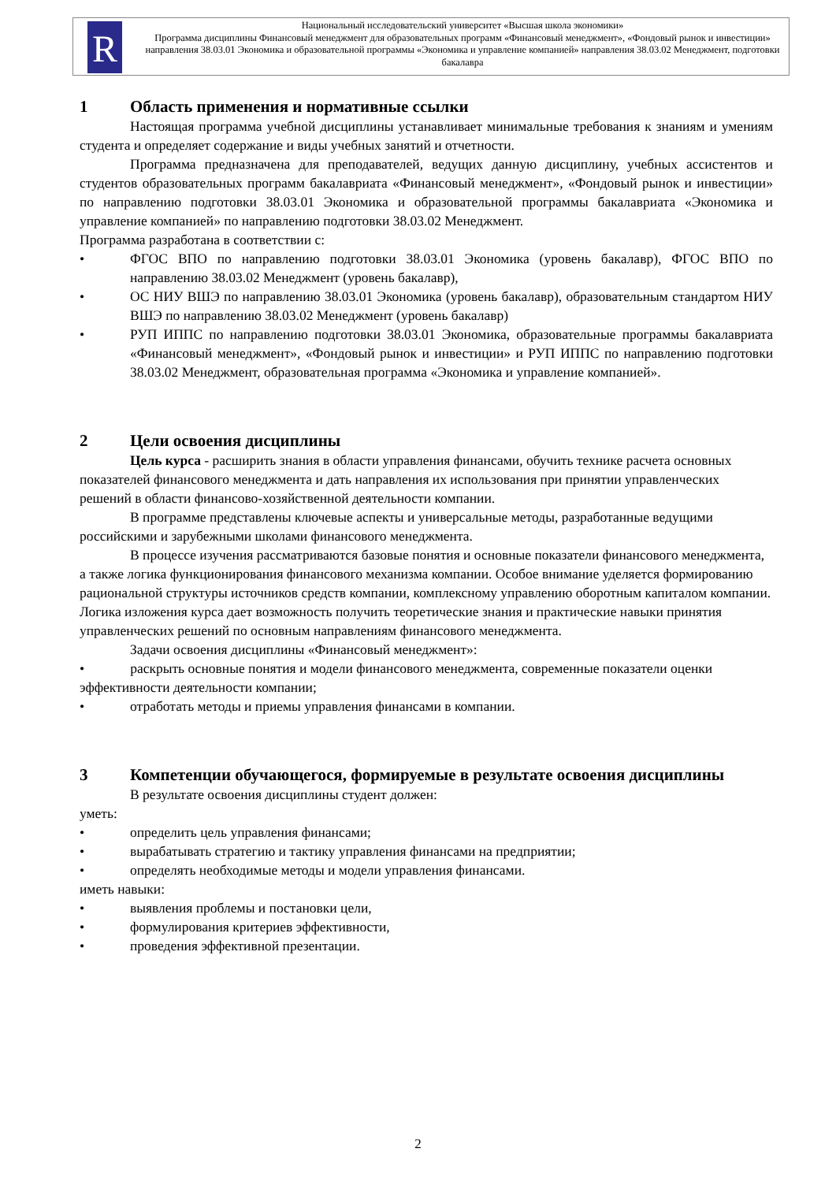R
Национальный исследовательский университет «Высшая школа экономики»
Программа дисциплины Финансовый менеджмент для образовательных программ «Финансовый менеджмент», «Фондовый рынок и инвестиции» направления 38.03.01 Экономика и образовательной программы «Экономика и управление компанией» направления 38.03.02 Менеджмент, подготовки бакалавра
1 Область применения и нормативные ссылки
Настоящая программа учебной дисциплины устанавливает минимальные требования к знаниям и умениям студента и определяет содержание и виды учебных занятий и отчетности.
Программа предназначена для преподавателей, ведущих данную дисциплину, учебных ассистентов и студентов образовательных программ бакалавриата «Финансовый менеджмент», «Фондовый рынок и инвестиции» по направлению подготовки 38.03.01 Экономика и образовательной программы бакалавриата «Экономика и управление компанией» по направлению подготовки 38.03.02 Менеджмент.
Программа разработана в соответствии с:
• ФГОС ВПО по направлению подготовки 38.03.01 Экономика (уровень бакалавр), ФГОС ВПО по направлению 38.03.02 Менеджмент (уровень бакалавр),
• ОС НИУ ВШЭ по направлению 38.03.01 Экономика (уровень бакалавр), образовательным стандартом НИУ ВШЭ по направлению 38.03.02 Менеджмент (уровень бакалавр)
• РУП ИППС по направлению подготовки 38.03.01 Экономика, образовательные программы бакалавриата «Финансовый менеджмент», «Фондовый рынок и инвестиции» и РУП ИППС по направлению подготовки 38.03.02 Менеджмент, образовательная программа «Экономика и управление компанией».
2 Цели освоения дисциплины
Цель курса - расширить знания в области управления финансами, обучить технике расчета основных показателей финансового менеджмента и дать направления их использования при принятии управленческих решений в области финансово-хозяйственной деятельности компании.
В программе представлены ключевые аспекты и универсальные методы, разработанные ведущими российскими и зарубежными школами финансового менеджмента.
В процессе изучения рассматриваются базовые понятия и основные показатели финансового менеджмента, а также логика функционирования финансового механизма компании. Особое внимание уделяется формированию рациональной структуры источников средств компании, комплексному управлению оборотным капиталом компании. Логика изложения курса дает возможность получить теоретические знания и практические навыки принятия управленческих решений по основным направлениям финансового менеджмента.
Задачи освоения дисциплины «Финансовый менеджмент»:
• раскрыть основные понятия и модели финансового менеджмента, современные показатели оценки эффективности деятельности компании;
• отработать методы и приемы управления финансами в компании.
3 Компетенции обучающегося, формируемые в результате освоения дисциплины
В результате освоения дисциплины студент должен:
уметь:
• определить цель управления финансами;
• вырабатывать стратегию и тактику управления финансами на предприятии;
• определять необходимые методы и модели управления финансами.
иметь навыки:
• выявления проблемы и постановки цели,
• формулирования критериев эффективности,
• проведения эффективной презентации.
2